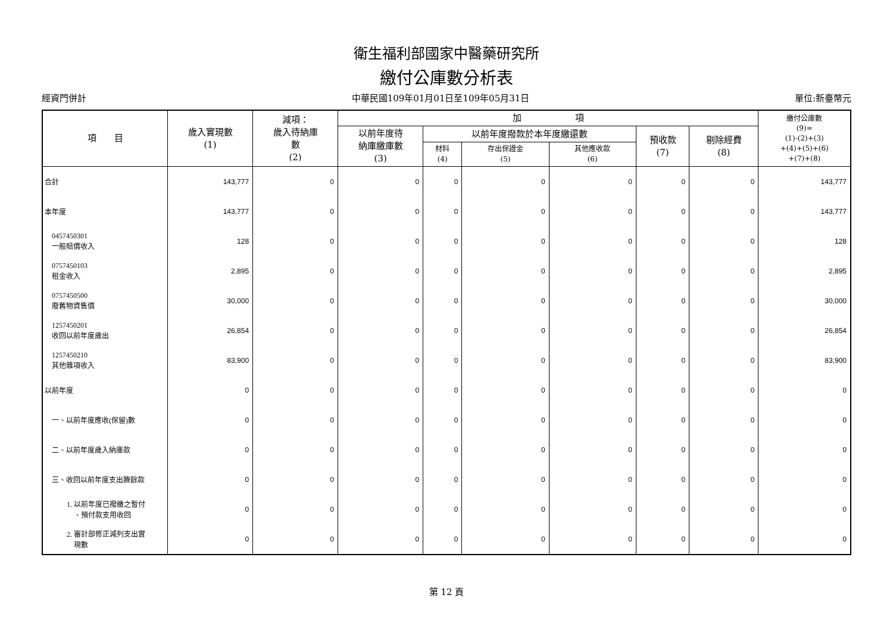衛生福利部國家中醫藥研究所
繳付公庫數分析表
經資門併計 中華民國109年01月01日至109年05月31日 單位:新臺幣元
| 項 目 | 歲入實現數 (1) | 減項： 歲入待納庫 數 (2) | 加 項 | | | | | | 繳付公庫數 (9)= (1)-(2)+(3) +(4)+(5)+(6) +(7)+(8) |
| --- | --- | --- | --- | --- | --- | --- | --- | --- | --- |
| | | | 以前年度待 納庫繳庫數 (3) | 以前年度撥款於本年度繳還數 | | | 預收款 (7) | 剔除經費 (8) | |
| | | | | 材料 (4) | 存出保證金 (5) | 其他應收款 (6) | | | |
| 合計 | 143,777 | 0 | 0 | 0 | 0 | 0 | 0 | 0 | 143,777 |
| 本年度 | 143,777 | 0 | 0 | 0 | 0 | 0 | 0 | 0 | 143,777 |
| 0457450301 一般賠償收入 | 128 | 0 | 0 | 0 | 0 | 0 | 0 | 0 | 128 |
| 0757450103 租金收入 | 2,895 | 0 | 0 | 0 | 0 | 0 | 0 | 0 | 2,895 |
| 0757450500 廢舊物資售價 | 30,000 | 0 | 0 | 0 | 0 | 0 | 0 | 0 | 30,000 |
| 1257450201 收回以前年度歲出 | 26,854 | 0 | 0 | 0 | 0 | 0 | 0 | 0 | 26,854 |
| 1257450210 其他雜項收入 | 83,900 | 0 | 0 | 0 | 0 | 0 | 0 | 0 | 83,900 |
| 以前年度 | 0 | 0 | 0 | 0 | 0 | 0 | 0 | 0 | 0 |
| 一、以前年度應收(保留)數 | 0 | 0 | 0 | 0 | 0 | 0 | 0 | 0 | 0 |
| 二、以前年度歲入納庫款 | 0 | 0 | 0 | 0 | 0 | 0 | 0 | 0 | 0 |
| 三、收回以前年度支出賸餘款 | 0 | 0 | 0 | 0 | 0 | 0 | 0 | 0 | 0 |
| 1. 以前年度已撥繳之暫付 、預付款支用收回 | 0 | 0 | 0 | 0 | 0 | 0 | 0 | 0 | 0 |
| 2. 審計部修正減列支出實 現數 | 0 | 0 | 0 | 0 | 0 | 0 | 0 | 0 | 0 |
第 12 頁